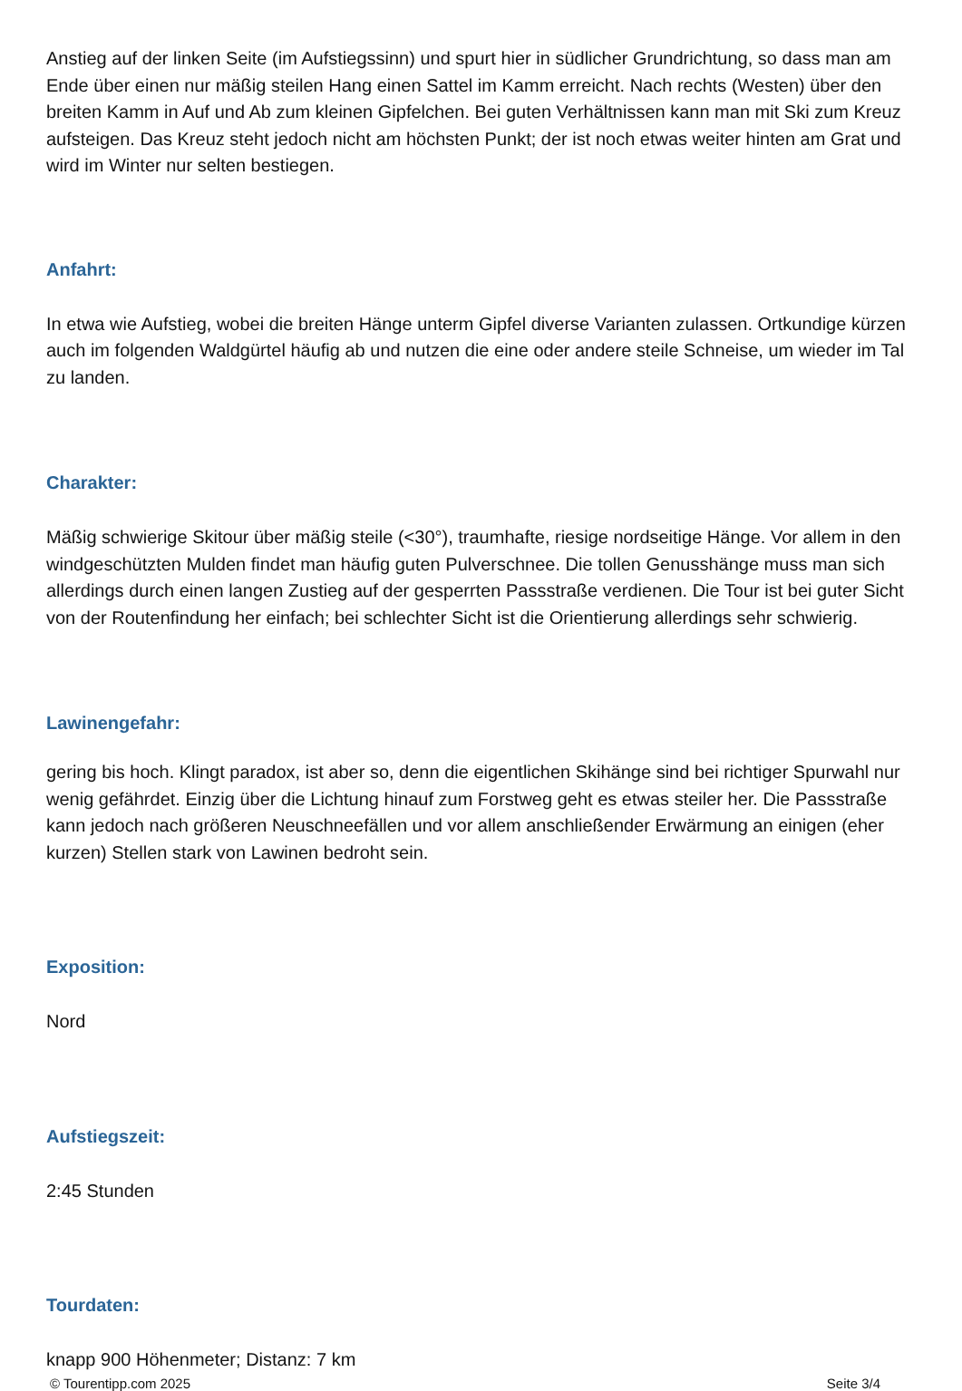Anstieg auf der linken Seite (im Aufstiegssinn) und spurt hier in südlicher Grundrichtung, so dass man am Ende über einen nur mäßig steilen Hang einen Sattel im Kamm erreicht. Nach rechts (Westen) über den breiten Kamm in Auf und Ab zum kleinen Gipfelchen. Bei guten Verhältnissen kann man mit Ski zum Kreuz aufsteigen. Das Kreuz steht jedoch nicht am höchsten Punkt; der ist noch etwas weiter hinten am Grat und wird im Winter nur selten bestiegen.
Anfahrt:
In etwa wie Aufstieg, wobei die breiten Hänge unterm Gipfel diverse Varianten zulassen. Ortkundige kürzen auch im folgenden Waldgürtel häufig ab und nutzen die eine oder andere steile Schneise, um wieder im Tal zu landen.
Charakter:
Mäßig schwierige Skitour über mäßig steile (<30°), traumhafte, riesige nordseitige Hänge. Vor allem in den windgeschützten Mulden findet man häufig guten Pulverschnee. Die tollen Genusshänge muss man sich allerdings durch einen langen Zustieg auf der gesperrten Passstraße verdienen. Die Tour ist bei guter Sicht von der Routenfindung her einfach; bei schlechter Sicht ist die Orientierung allerdings sehr schwierig.
Lawinengefahr:
gering bis hoch. Klingt paradox, ist aber so, denn die eigentlichen Skihänge sind bei richtiger Spurwahl nur wenig gefährdet. Einzig über die Lichtung hinauf zum Forstweg geht es etwas steiler her. Die Passstraße kann jedoch nach größeren Neuschneefällen und vor allem anschließender Erwärmung an einigen (eher kurzen) Stellen stark von Lawinen bedroht sein.
Exposition:
Nord
Aufstiegszeit:
2:45 Stunden
Tourdaten:
knapp 900 Höhenmeter; Distanz: 7 km
© Tourentipp.com 2025 Seite 3/4